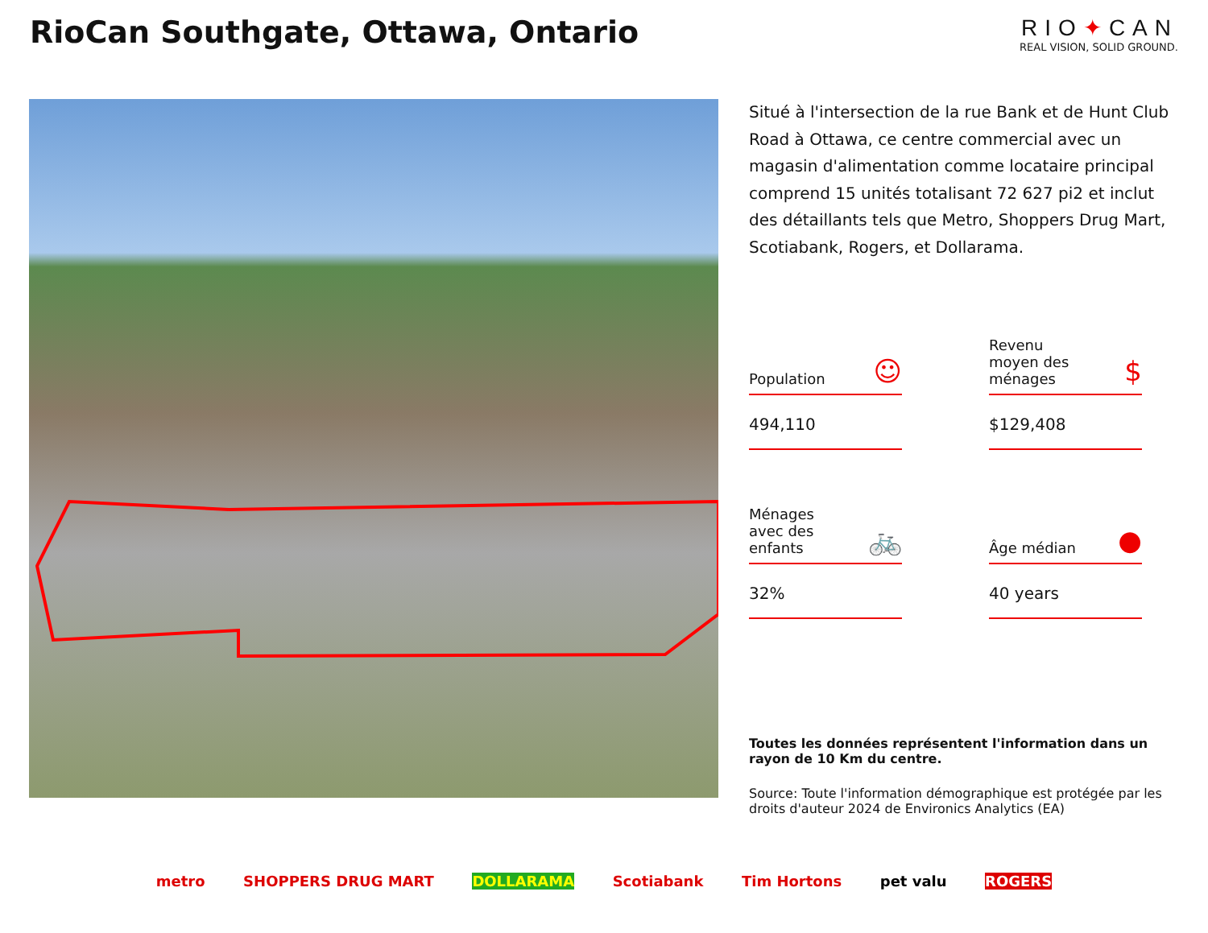RioCan Southgate, Ottawa, Ontario
RIO✦CAN
REAL VISION, SOLID GROUND.
Situé à l'intersection de la rue Bank et de Hunt Club Road à Ottawa, ce centre commercial avec un magasin d'alimentation comme locataire principal comprend 15 unités totalisant 72 627 pi2 et inclut des détaillants tels que Metro, Shoppers Drug Mart, Scotiabank, Rogers, et Dollarama.
Population ☺
494,110
Revenu
moyen des
ménages $
$129,408
Ménages
avec des
enfants 🚲
32%
Âge médian ●
40 years
Toutes les données représentent l'information dans un rayon de 10 Km du centre.
Source: Toute l'information démographique est protégée par les droits d'auteur 2024 de Environics Analytics (EA)
metro SHOPPERS DRUG MART DOLLARAMA Scotiabank Tim Hortons pet valu ROGERS